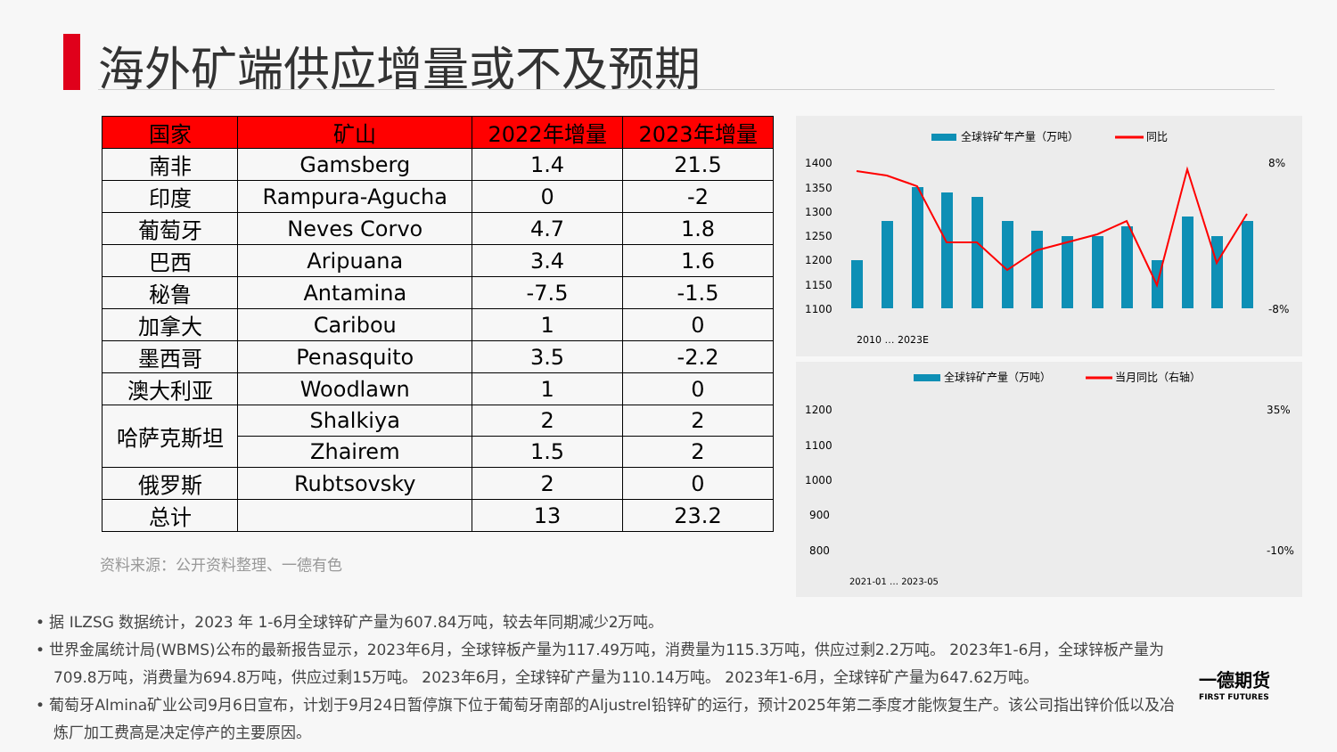海外矿端供应增量或不及预期
| 国家 | 矿山 | 2022年增量 | 2023年增量 |
| --- | --- | --- | --- |
| 南非 | Gamsberg | 1.4 | 21.5 |
| 印度 | Rampura-Agucha | 0 | -2 |
| 葡萄牙 | Neves Corvo | 4.7 | 1.8 |
| 巴西 | Aripuana | 3.4 | 1.6 |
| 秘鲁 | Antamina | -7.5 | -1.5 |
| 加拿大 | Caribou | 1 | 0 |
| 墨西哥 | Penasquito | 3.5 | -2.2 |
| 澳大利亚 | Woodlawn | 1 | 0 |
| 哈萨克斯坦 | Shalkiya | 2 | 2 |
| | Zhairem | 1.5 | 2 |
| 俄罗斯 | Rubtsovsky | 2 | 0 |
| 总计 | | 13 | 23.2 |
资料来源：公开资料整理、一德有色
全球锌矿年产量（万吨）
同比
1400
1350
1300
1250
1200
1150
1100
8%
-8%
2010 … 2023E
全球锌矿产量（万吨）
当月同比（右轴）
1200
1100
1000
900
800
35%
-10%
2021-01 … 2023-05
• 据 ILZSG 数据统计，2023 年 1-6月全球锌矿产量为607.84万吨，较去年同期减少2万吨。
• 世界金属统计局(WBMS)公布的最新报告显示，2023年6月，全球锌板产量为117.49万吨，消费量为115.3万吨，供应过剩2.2万吨。 2023年1-6月，全球锌板产量为709.8万吨，消费量为694.8万吨，供应过剩15万吨。 2023年6月，全球锌矿产量为110.14万吨。 2023年1-6月，全球锌矿产量为647.62万吨。
• 葡萄牙Almina矿业公司9月6日宣布，计划于9月24日暂停旗下位于葡萄牙南部的Aljustrel铅锌矿的运行，预计2025年第二季度才能恢复生产。该公司指出锌价低以及冶炼厂加工费高是决定停产的主要原因。
一德期货
FIRST FUTURES